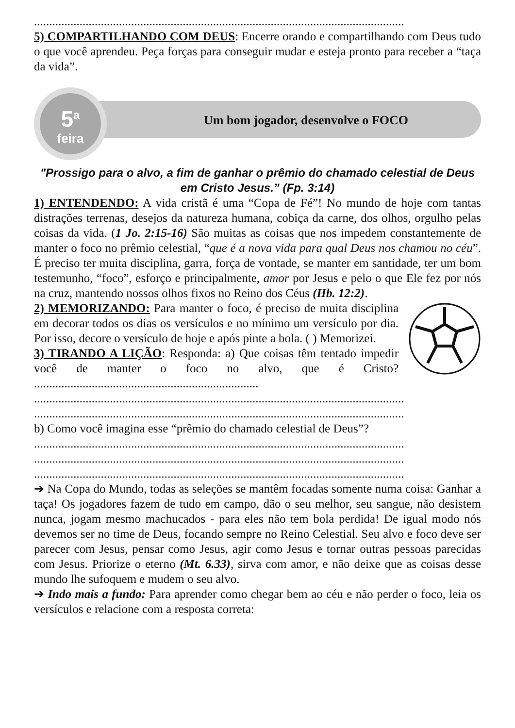..........................................................................................................................
5) COMPARTILHANDO COM DEUS: Encerre orando e compartilhando com Deus tudo o que você aprendeu. Peça forças para conseguir mudar e esteja pronto para receber a “taça da vida”.
5<sup>a</sup>
feira
Um bom jogador, desenvolve o FOCO
"Prossigo para o alvo, a fim de ganhar o prêmio do chamado celestial de Deus em Cristo Jesus.” (Fp. 3:14)
1) ENTENDENDO: A vida cristã é uma “Copa de Fé”! No mundo de hoje com tantas distrações terrenas, desejos da natureza humana, cobiça da carne, dos olhos, orgulho pelas coisas da vida. (1 Jo. 2:15-16) São muitas as coisas que nos impedem constantemente de manter o foco no prêmio celestial, “que é a nova vida para qual Deus nos chamou no céu”. É preciso ter muita disciplina, garra, força de vontade, se manter em santidade, ter um bom testemunho, “foco”, esforço e principalmente, amor por Jesus e pelo o que Ele fez por nós na cruz, mantendo nossos olhos fixos no Reino dos Céus (Hb. 12:2).
2) MEMORIZANDO: Para manter o foco, é preciso de muita disciplina em decorar todos os dias os versículos e no mínimo um versículo por dia. Por isso, decore o versículo de hoje e após pinte a bola. ( ) Memorizei.
3) TIRANDO A LIÇÃO: Responda: a) Que coisas têm tentado impedir você de manter o foco no alvo, que é Cristo? ..........................................................................
..........................................................................................................................
..........................................................................................................................
b) Como você imagina esse “prêmio do chamado celestial de Deus”?
..........................................................................................................................
..........................................................................................................................
..........................................................................................................................
➔ Na Copa do Mundo, todas as seleções se mantêm focadas somente numa coisa: Ganhar a taça! Os jogadores fazem de tudo em campo, dão o seu melhor, seu sangue, não desistem nunca, jogam mesmo machucados - para eles não tem bola perdida! De igual modo nós devemos ser no time de Deus, focando sempre no Reino Celestial. Seu alvo e foco deve ser parecer com Jesus, pensar como Jesus, agir como Jesus e tornar outras pessoas parecidas com Jesus. Priorize o eterno (Mt. 6.33), sirva com amor, e não deixe que as coisas desse mundo lhe sufoquem e mudem o seu alvo.
➔ Indo mais a fundo: Para aprender como chegar bem ao céu e não perder o foco, leia os versículos e relacione com a resposta correta: